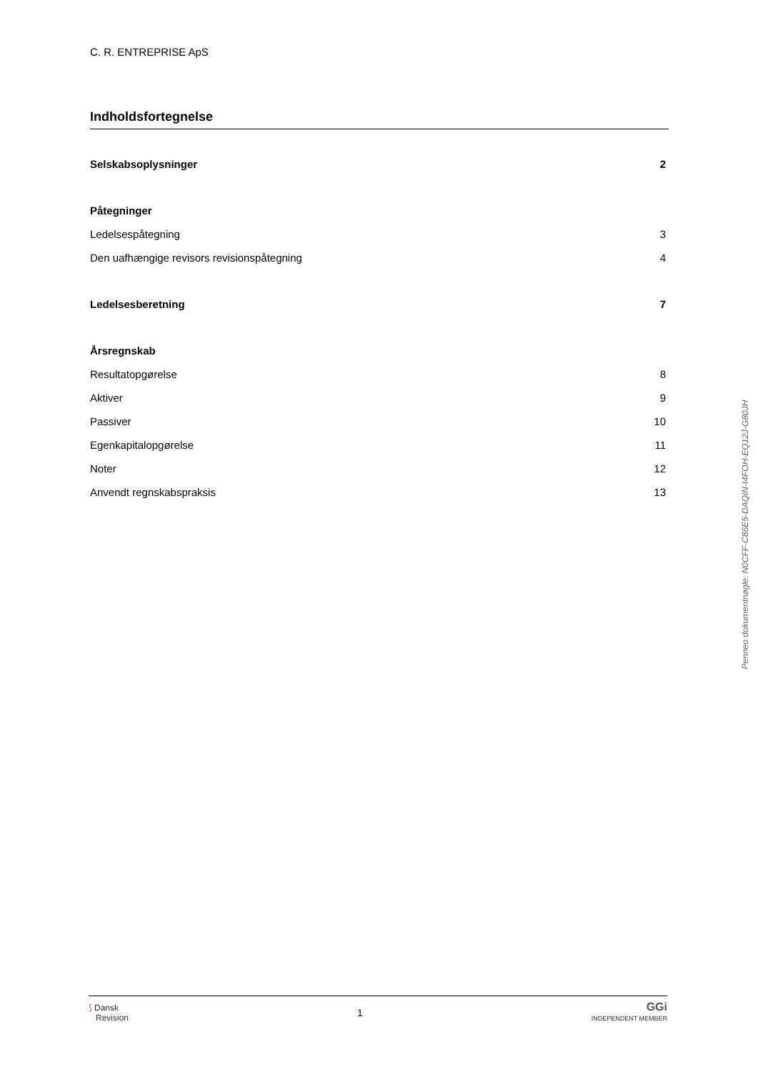C. R. ENTREPRISE ApS
Indholdsfortegnelse
Selskabsoplysninger 2
Påtegninger
Ledelsespåtegning 3
Den uafhængige revisors revisionspåtegning 4
Ledelsesberetning 7
Årsregnskab
Resultatopgørelse 8
Aktiver 9
Passiver 10
Egenkapitalopgørelse 11
Noter 12
Anvendt regnskabspraksis 13
Penneo dokumentnøgle: N0CFF-C86E5-DAQIN-I4FOH-EQ12J-G80JH
⟆ Dansk
Revision
1
GGi
INDEPENDENT MEMBER